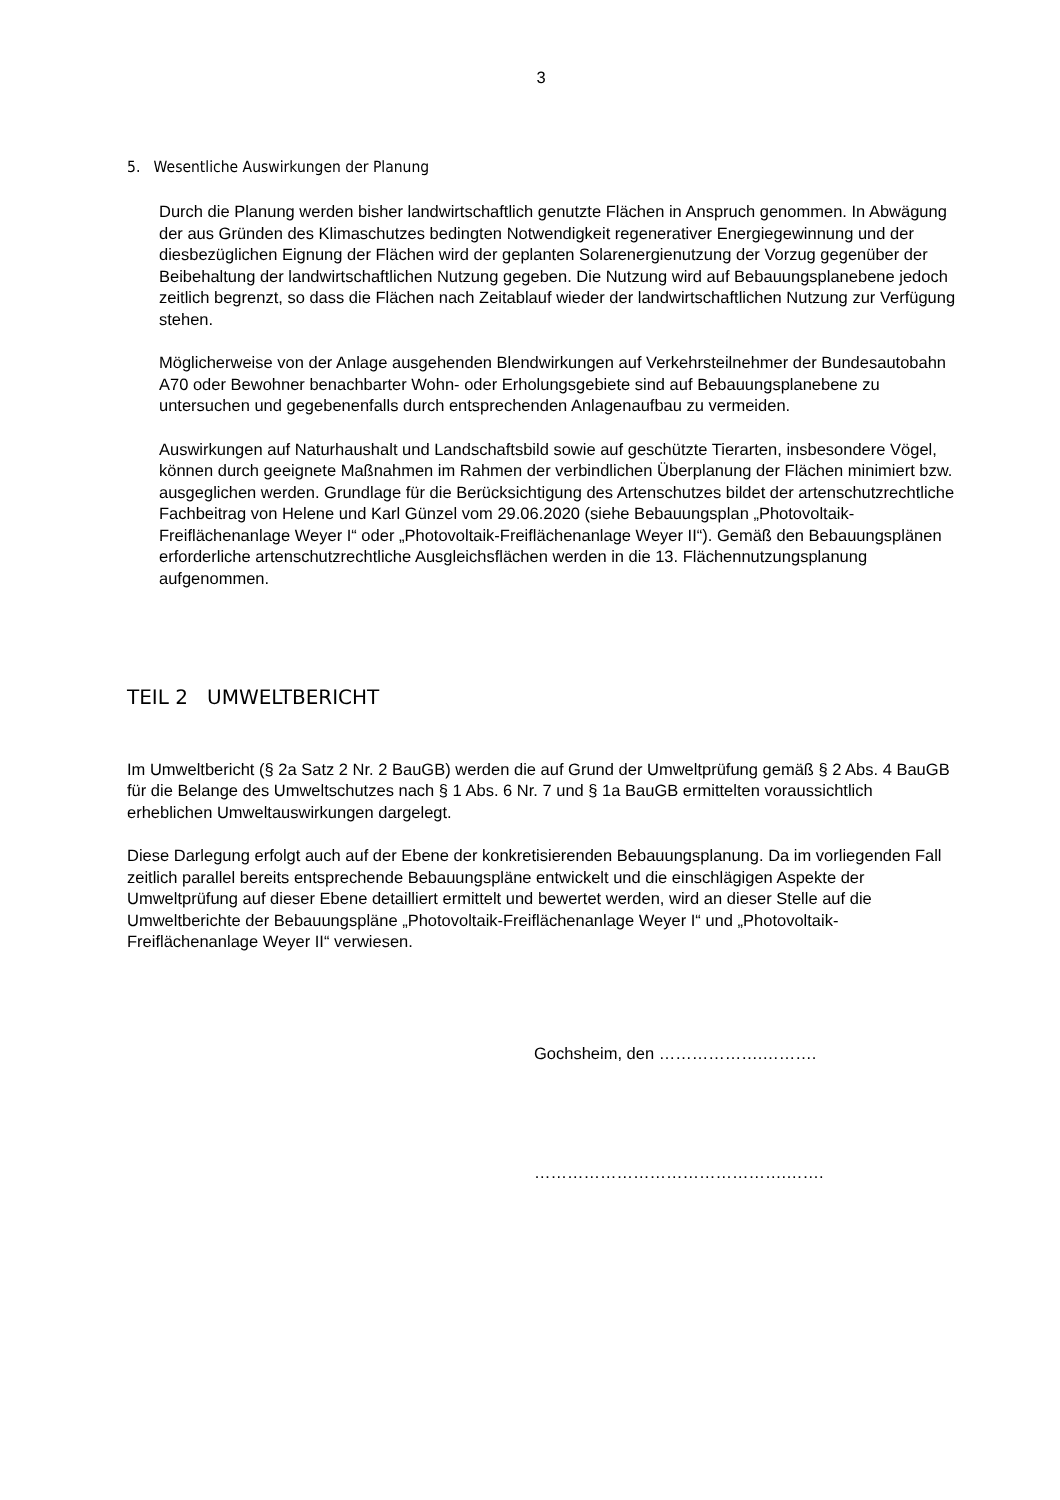3
5. Wesentliche Auswirkungen der Planung
Durch die Planung werden bisher landwirtschaftlich genutzte Flächen in Anspruch genommen. In Abwägung der aus Gründen des Klimaschutzes bedingten Notwendigkeit regenerativer Energiegewinnung und der diesbezüglichen Eignung der Flächen wird der geplanten Solarenergienutzung der Vorzug gegenüber der Beibehaltung der landwirtschaftlichen Nutzung gegeben. Die Nutzung wird auf Bebauungsplanebene jedoch zeitlich begrenzt, so dass die Flächen nach Zeitablauf wieder der landwirtschaftlichen Nutzung zur Verfügung stehen.
Möglicherweise von der Anlage ausgehenden Blendwirkungen auf Verkehrsteilnehmer der Bundesautobahn A70 oder Bewohner benachbarter Wohn- oder Erholungsgebiete sind auf Bebauungsplanebene zu untersuchen und gegebenenfalls durch entsprechenden Anlagenaufbau zu vermeiden.
Auswirkungen auf Naturhaushalt und Landschaftsbild sowie auf geschützte Tierarten, insbesondere Vögel, können durch geeignete Maßnahmen im Rahmen der verbindlichen Überplanung der Flächen minimiert bzw. ausgeglichen werden. Grundlage für die Berücksichtigung des Artenschutzes bildet der artenschutzrechtliche Fachbeitrag von Helene und Karl Günzel vom 29.06.2020 (siehe Bebauungsplan „Photovoltaik-Freiflächenanlage Weyer I“ oder „Photovoltaik-Freiflächenanlage Weyer II“). Gemäß den Bebauungsplänen erforderliche artenschutzrechtliche Ausgleichsflächen werden in die 13. Flächennutzungsplanung aufgenommen.
TEIL 2 UMWELTBERICHT
Im Umweltbericht (§ 2a Satz 2 Nr. 2 BauGB) werden die auf Grund der Umweltprüfung gemäß § 2 Abs. 4 BauGB für die Belange des Umweltschutzes nach § 1 Abs. 6 Nr. 7 und § 1a BauGB ermittelten voraussichtlich erheblichen Umweltauswirkungen dargelegt.
Diese Darlegung erfolgt auch auf der Ebene der konkretisierenden Bebauungsplanung. Da im vorliegenden Fall zeitlich parallel bereits entsprechende Bebauungspläne entwickelt und die einschlägigen Aspekte der Umweltprüfung auf dieser Ebene detailliert ermittelt und bewertet werden, wird an dieser Stelle auf die Umweltberichte der Bebauungspläne „Photovoltaik-Freiflächenanlage Weyer I“ und „Photovoltaik-Freiflächenanlage Weyer II“ verwiesen.
Gochsheim, den ……………….……….
……………………………………….…….